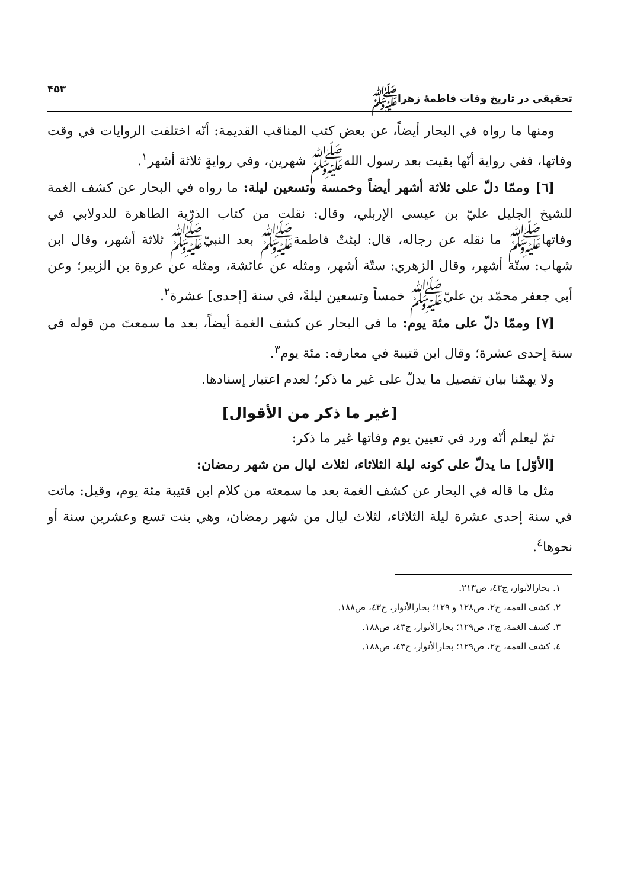تحقيقى در تاريخ وفات فاطمهٔ زهراﷺ ۴۵۳
ومنها ما رواه في البحار أيضاً، عن بعض كتب المناقب القديمة: أنّه اختلفت الروايات في وقت وفاتها، ففي رواية أنّها بقيت بعد رسول اللهﷺ شهرين، وفي روايةٍ ثلاثة أشهر<sup>١</sup>.
[٦] وممّا دلّ على ثلاثة أشهر أيضاً وخمسة وتسعين ليلة: ما رواه في البحار عن كشف الغمة للشيخ الجليل عليّ بن عيسى الإربلي، وقال: نقلت من كتاب الذرّية الطاهرة للدولابي في وفاتهاﷺ ما نقله عن رجاله، قال: لبثتْ فاطمةﷺ بعد النبيّﷺ ثلاثة أشهر، وقال ابن شهاب: ستّة أشهر، وقال الزهري: ستّة أشهر، ومثله عن عائشة، ومثله عن عروة بن الزبير؛ وعن أبي جعفر محمّد بن عليّﷺ خمساً وتسعين ليلةً، في سنة [إحدى] عشرة<sup>٢</sup>.
[٧] وممّا دلّ على مئة يوم: ما في البحار عن كشف الغمة أيضاً، بعد ما سمعتَ من قوله في سنة إحدى عشرة؛ وقال ابن قتيبة في معارفه: مئة يوم<sup>٣</sup>.
ولا يهمّنا بيان تفصيل ما يدلّ على غير ما ذكر؛ لعدم اعتبار إسنادها.
[غير ما ذكر من الأقوال]
ثمّ ليعلم أنّه ورد في تعيين يوم وفاتها غير ما ذكر:
[الأوّل] ما يدلّ على كونه ليلة الثلاثاء، لثلاث ليال من شهر رمضان:
مثل ما قاله في البحار عن كشف الغمة بعد ما سمعته من كلام ابن قتيبة مئة يوم، وقيل: ماتت في سنة إحدى عشرة ليلة الثلاثاء، لثلاث ليال من شهر رمضان، وهي بنت تسع وعشرين سنة أو نحوها<sup>٤</sup>.
١. بحارالأنوار، ج٤٣، ص٢١٣.
٢. كشف الغمة، ج٢، ص١٢٨ و ١٢٩؛ بحارالأنوار، ج٤٣، ص١٨٨.
٣. كشف الغمة، ج٢، ص١٢٩؛ بحارالأنوار، ج٤٣، ص١٨٨.
٤. كشف الغمة، ج٢، ص١٢٩؛ بحارالأنوار، ج٤٣، ص١٨٨.